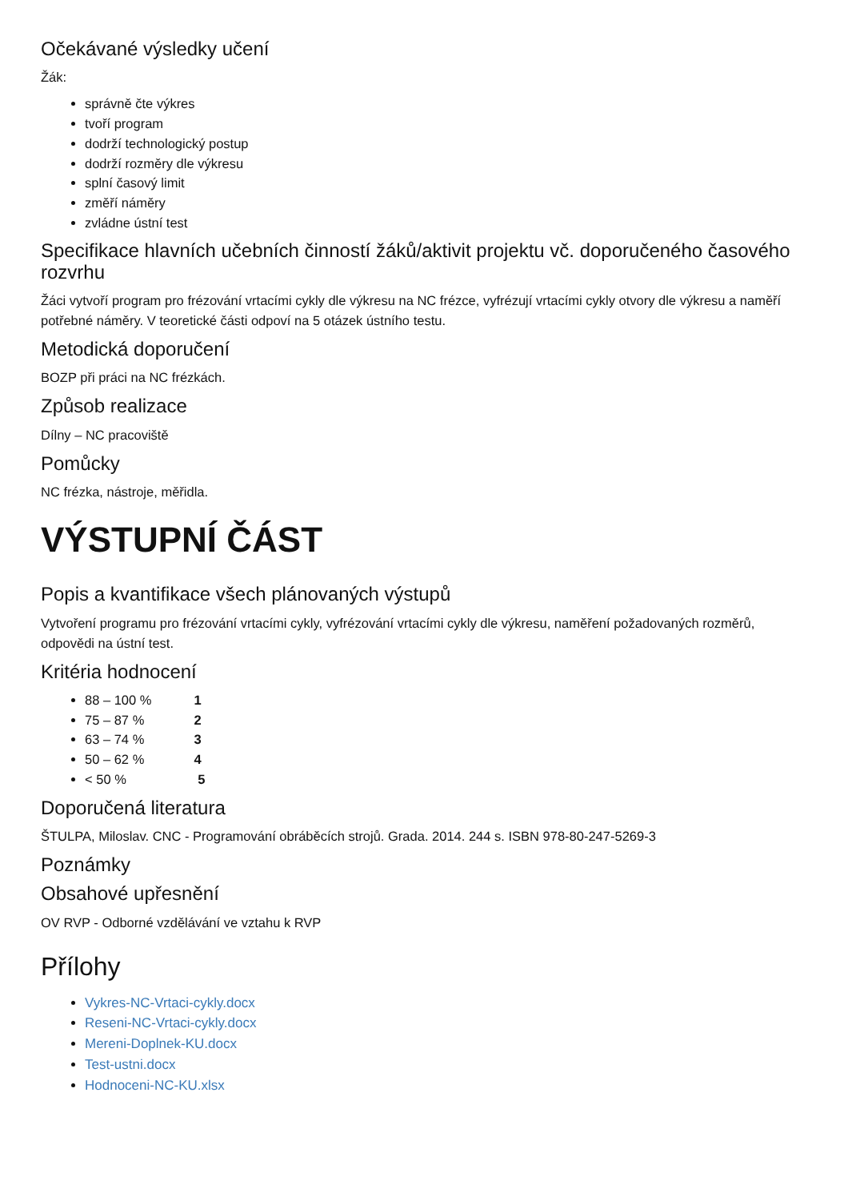Očekávané výsledky učení
Žák:
správně čte výkres
tvoří program
dodrží technologický postup
dodrží rozměry dle výkresu
splní časový limit
změří náměry
zvládne ústní test
Specifikace hlavních učebních činností žáků/aktivit projektu vč. doporučeného časového rozvrhu
Žáci vytvoří program pro frézování vrtacími cykly dle výkresu na NC frézce, vyfrézují vrtacími cykly otvory dle výkresu a naměří potřebné náměry. V teoretické části odpoví na 5 otázek ústního testu.
Metodická doporučení
BOZP při práci na NC frézkách.
Způsob realizace
Dílny – NC pracoviště
Pomůcky
NC frézka, nástroje, měřidla.
VÝSTUPNÍ ČÁST
Popis a kvantifikace všech plánovaných výstupů
Vytvoření programu pro frézování vrtacími cykly, vyfrézování vrtacími cykly dle výkresu, naměření požadovaných rozměrů, odpovědi na ústní test.
Kritéria hodnocení
88 – 100 % 1
75 – 87 % 2
63 – 74 % 3
50 – 62 % 4
< 50 % 5
Doporučená literatura
ŠTULPA, Miloslav. CNC - Programování obráběcích strojů. Grada. 2014. 244 s. ISBN 978-80-247-5269-3
Poznámky
Obsahové upřesnění
OV RVP - Odborné vzdělávání ve vztahu k RVP
Přílohy
Vykres-NC-Vrtaci-cykly.docx
Reseni-NC-Vrtaci-cykly.docx
Mereni-Doplnek-KU.docx
Test-ustni.docx
Hodnoceni-NC-KU.xlsx